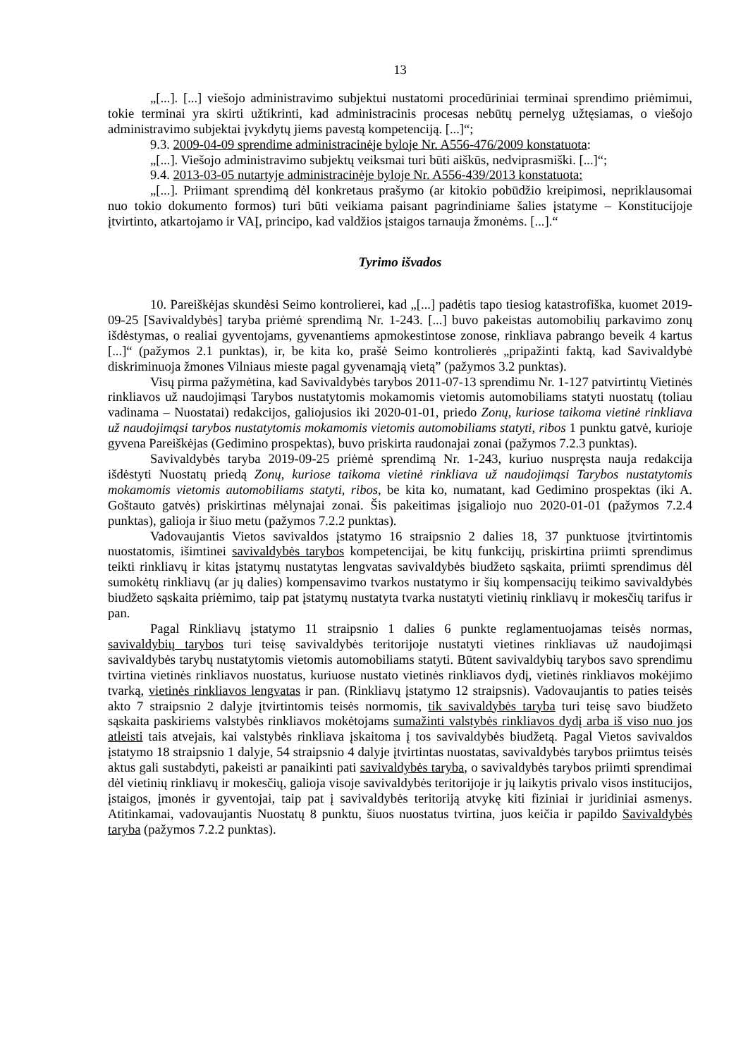13
„[...]. [...] viešojo administravimo subjektui nustatomi procedūriniai terminai sprendimo priėmimui, tokie terminai yra skirti užtikrinti, kad administracinis procesas nebūtų pernelyg užtęsiamas, o viešojo administravimo subjektai įvykdytų jiems pavestą kompetenciją. [...]“;
9.3. 2009-04-09 sprendime administracinėje byloje Nr. A556-476/2009 konstatuota:
„[...]. Viešojo administravimo subjektų veiksmai turi būti aiškūs, nedviprasmiški. [...]“;
9.4. 2013-03-05 nutartyje administracinėje byloje Nr. A556-439/2013 konstatuota:
„[...]. Priimant sprendimą dėl konkretaus prašymo (ar kitokio pobūdžio kreipimosi, nepriklausomai nuo tokio dokumento formos) turi būti veikiama paisant pagrindiniame šalies įstatyme – Konstitucijoje įtvirtinto, atkartojamo ir VAĮ, principo, kad valdžios įstaigos tarnauja žmonėms. [...].“
Tyrimo išvados
10. Pareiškėjas skundėsi Seimo kontrolierei, kad „[...] padėtis tapo tiesiog katastrofiška, kuomet 2019-09-25 [Savivaldybės] taryba priėmė sprendimą Nr. 1-243. [...] buvo pakeistas automobilių parkavimo zonų išdėstymas, o realiai gyventojams, gyvenantiems apmokestintose zonose, rinkliava pabrango beveik 4 kartus [...]“ (pažymos 2.1 punktas), ir, be kita ko, prašė Seimo kontrolierės „pripažinti faktą, kad Savivaldybė diskriminuoja žmones Vilniaus mieste pagal gyvenamąją vietą” (pažymos 3.2 punktas).
Visų pirma pažymėtina, kad Savivaldybės tarybos 2011-07-13 sprendimu Nr. 1-127 patvirtintų Vietinės rinkliavos už naudojimąsi Tarybos nustatytomis mokamomis vietomis automobiliams statyti nuostatų (toliau vadinama – Nuostatai) redakcijos, galiojusios iki 2020-01-01, priedo Zonų, kuriose taikoma vietinė rinkliava už naudojimąsi tarybos nustatytomis mokamomis vietomis automobiliams statyti, ribos 1 punktu gatvė, kurioje gyvena Pareiškėjas (Gedimino prospektas), buvo priskirta raudonajai zonai (pažymos 7.2.3 punktas).
Savivaldybės taryba 2019-09-25 priėmė sprendimą Nr. 1-243, kuriuo nuspręsta nauja redakcija išdėstyti Nuostatų priedą Zonų, kuriose taikoma vietinė rinkliava už naudojimąsi Tarybos nustatytomis mokamomis vietomis automobiliams statyti, ribos, be kita ko, numatant, kad Gedimino prospektas (iki A. Goštauto gatvės) priskirtinas mėlynajai zonai. Šis pakeitimas įsigaliojo nuo 2020-01-01 (pažymos 7.2.4 punktas), galioja ir šiuo metu (pažymos 7.2.2 punktas).
Vadovaujantis Vietos savivaldos įstatymo 16 straipsnio 2 dalies 18, 37 punktuose įtvirtintomis nuostatomis, išimtinei savivaldybės tarybos kompetencijai, be kitų funkcijų, priskirtina priimti sprendimus teikti rinkliavų ir kitas įstatymų nustatytas lengvatas savivaldybės biudžeto sąskaita, priimti sprendimus dėl sumokėtų rinkliavų (ar jų dalies) kompensavimo tvarkos nustatymo ir šių kompensacijų teikimo savivaldybės biudžeto sąskaita priėmimo, taip pat įstatymų nustatyta tvarka nustatyti vietinių rinkliavų ir mokesčių tarifus ir pan.
Pagal Rinkliavų įstatymo 11 straipsnio 1 dalies 6 punkte reglamentuojamas teisės normas, savivaldybių tarybos turi teisę savivaldybės teritorijoje nustatyti vietines rinkliavas už naudojimąsi savivaldybės tarybų nustatytomis vietomis automobiliams statyti. Būtent savivaldybių tarybos savo sprendimu tvirtina vietinės rinkliavos nuostatus, kuriuose nustato vietinės rinkliavos dydį, vietinės rinkliavos mokėjimo tvarką, vietinės rinkliavos lengvatas ir pan. (Rinkliavų įstatymo 12 straipsnis). Vadovaujantis to paties teisės akto 7 straipsnio 2 dalyje įtvirtintomis teisės normomis, tik savivaldybės taryba turi teisę savo biudžeto sąskaita paskiriems valstybės rinkliavos mokėtojams sumažinti valstybės rinkliavos dydį arba iš viso nuo jos atleisti tais atvejais, kai valstybės rinkliava įskaitoma į tos savivaldybės biudžetą. Pagal Vietos savivaldos įstatymo 18 straipsnio 1 dalyje, 54 straipsnio 4 dalyje įtvirtintas nuostatas, savivaldybės tarybos priimtus teisės aktus gali sustabdyti, pakeisti ar panaikinti pati savivaldybės taryba, o savivaldybės tarybos priimti sprendimai dėl vietinių rinkliavų ir mokesčių, galioja visoje savivaldybės teritorijoje ir jų laikytis privalo visos institucijos, įstaigos, įmonės ir gyventojai, taip pat į savivaldybės teritoriją atvykę kiti fiziniai ir juridiniai asmenys. Atitinkamai, vadovaujantis Nuostatų 8 punktu, šiuos nuostatus tvirtina, juos keičia ir papildo Savivaldybės taryba (pažymos 7.2.2 punktas).